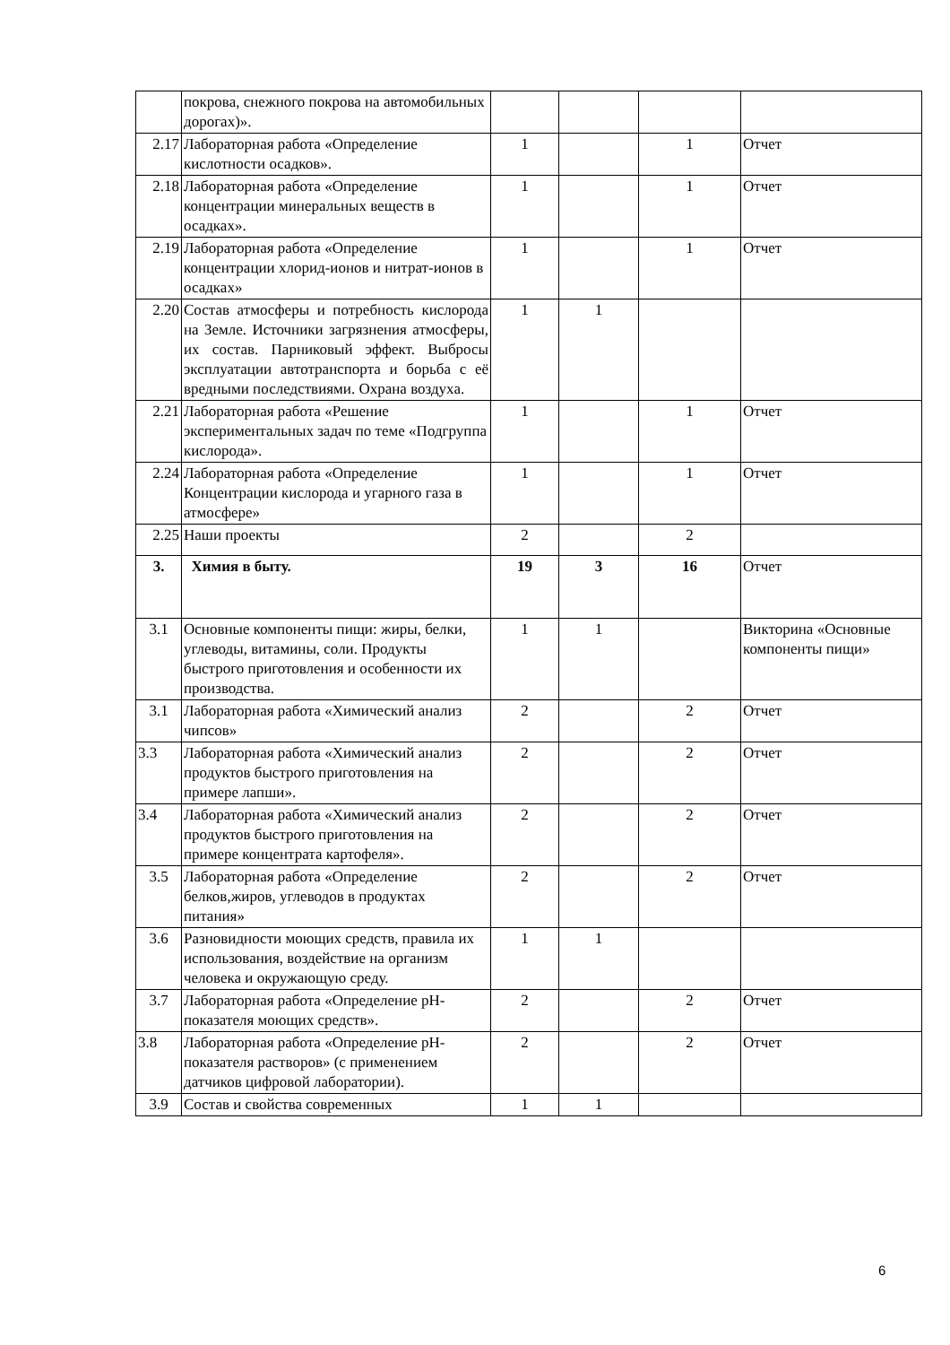| | покрова, снежного покрова на автомобильных дорогах)». | | | | |
| 2.17 | Лабораторная работа «Определение кислотности осадков». | 1 | | 1 | Отчет |
| 2.18 | Лабораторная работа «Определение концентрации минеральных веществ в осадках». | 1 | | 1 | Отчет |
| 2.19 | Лабораторная работа «Определение концентрации хлорид-ионов и нитрат-ионов в осадках» | 1 | | 1 | Отчет |
| 2.20 | Состав атмосферы и потребность кислорода на Земле. Источники загрязнения атмосферы, их состав. Парниковый эффект. Выбросы эксплуатации автотранспорта и борьба с её вредными последствиями. Охрана воздуха. | 1 | 1 | | |
| 2.21 | Лабораторная работа «Решение экспериментальных задач по теме «Подгруппа кислорода». | 1 | | 1 | Отчет |
| 2.24 | Лабораторная работа «Определение Концентрации кислорода и угарного газа в атмосфере» | 1 | | 1 | Отчет |
| 2.25 | Наши проекты | 2 | | 2 | |
| 3. | Химия в быту. | 19 | 3 | 16 | Отчет |
| 3.1 | Основные компоненты пищи: жиры, белки, углеводы, витамины, соли. Продукты быстрого приготовления и особенности их производства. | 1 | 1 | | Викторина «Основные компоненты пищи» |
| 3.1 | Лабораторная работа «Химический анализ чипсов» | 2 | | 2 | Отчет |
| 3.3 | Лабораторная работа «Химический анализ продуктов быстрого приготовления на примере лапши». | 2 | | 2 | Отчет |
| 3.4 | Лабораторная работа «Химический анализ продуктов быстрого приготовления на примере концентрата картофеля». | 2 | | 2 | Отчет |
| 3.5 | Лабораторная работа «Определение белков,жиров, углеводов в продуктах питания» | 2 | | 2 | Отчет |
| 3.6 | Разновидности моющих средств, правила их использования, воздействие на организм человека и окружающую среду. | 1 | 1 | | |
| 3.7 | Лабораторная работа «Определение pH-показателя моющих средств». | 2 | | 2 | Отчет |
| 3.8 | Лабораторная работа «Определение pH-показателя растворов» (с применением датчиков цифровой лаборатории). | 2 | | 2 | Отчет |
| 3.9 | Состав и свойства современных | 1 | 1 | | |
6